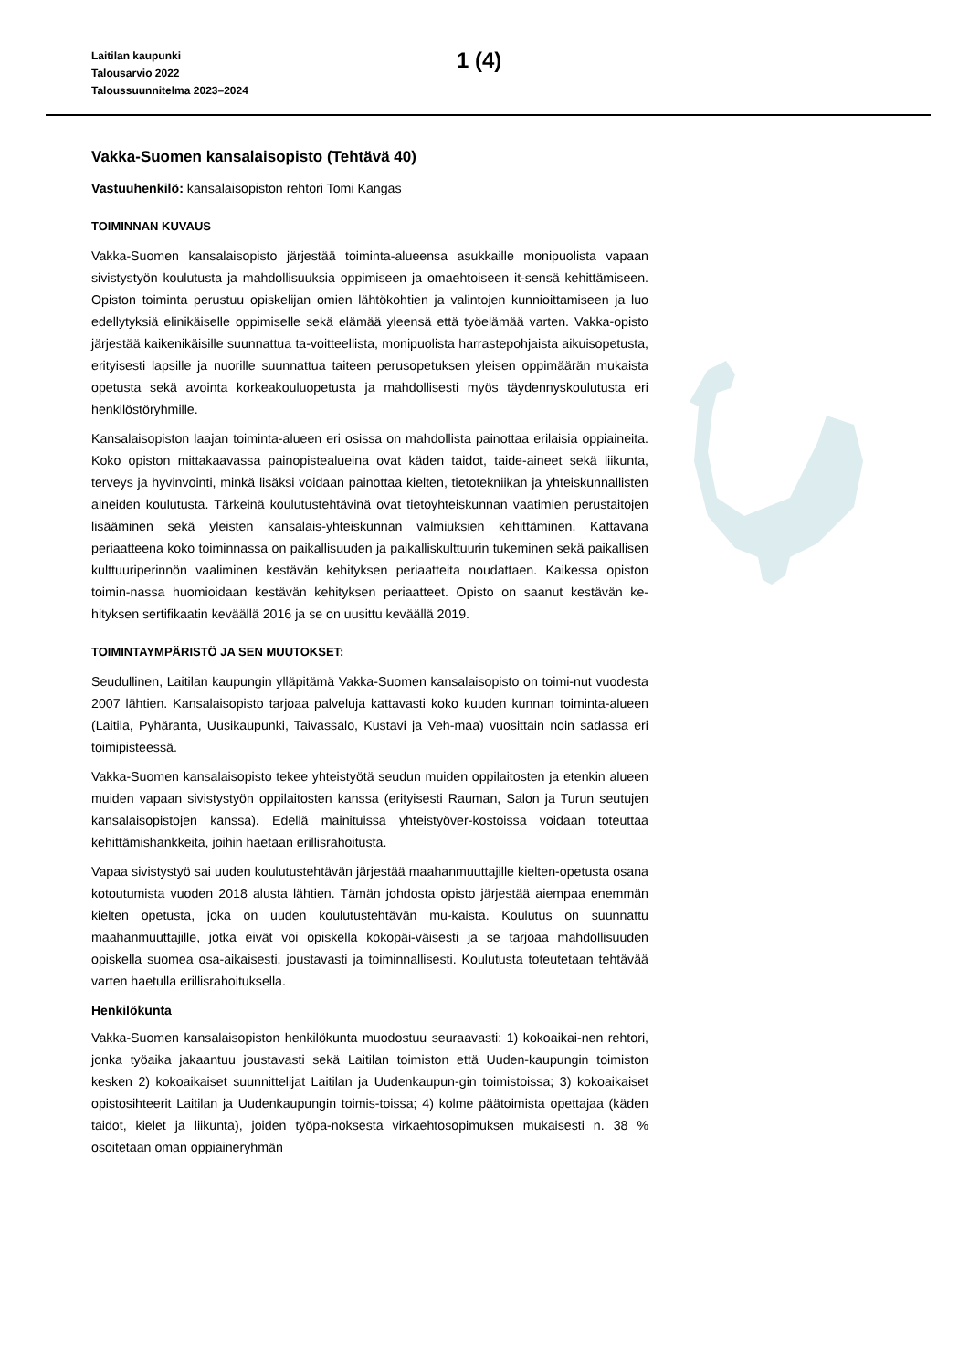Laitilan kaupunki
Talousarvio 2022
Taloussuunnitelma 2023–2024
1 (4)
Vakka-Suomen kansalaisopisto (Tehtävä 40)
Vastuuhenkilö: kansalaisopiston rehtori Tomi Kangas
TOIMINNAN KUVAUS
Vakka-Suomen kansalaisopisto järjestää toiminta-alueensa asukkaille monipuolista vapaan sivistystyön koulutusta ja mahdollisuuksia oppimiseen ja omaehtoiseen it-sensä kehittämiseen. Opiston toiminta perustuu opiskelijan omien lähtökohtien ja valintojen kunnioittamiseen ja luo edellytyksiä elinikäiselle oppimiselle sekä elämää yleensä että työelämää varten. Vakka-opisto järjestää kaikenikäisille suunnattua ta-voitteellista, monipuolista harrastepohjaista aikuisopetusta, erityisesti lapsille ja nuorille suunnattua taiteen perusopetuksen yleisen oppimäärän mukaista opetusta sekä avointa korkeakouluopetusta ja mahdollisesti myös täydennyskoulutusta eri henkilöstöryhmille.
Kansalaisopiston laajan toiminta-alueen eri osissa on mahdollista painottaa erilaisia oppiaineita. Koko opiston mittakaavassa painopistealueina ovat käden taidot, taide-aineet sekä liikunta, terveys ja hyvinvointi, minkä lisäksi voidaan painottaa kielten, tietotekniikan ja yhteiskunnallisten aineiden koulutusta. Tärkeinä koulutustehtävinä ovat tietoyhteiskunnan vaatimien perustaitojen lisääminen sekä yleisten kansalais-yhteiskunnan valmiuksien kehittäminen. Kattavana periaatteena koko toiminnassa on paikallisuuden ja paikalliskulttuurin tukeminen sekä paikallisen kulttuuriperinnön vaaliminen kestävän kehityksen periaatteita noudattaen. Kaikessa opiston toimin-nassa huomioidaan kestävän kehityksen periaatteet. Opisto on saanut kestävän ke-hityksen sertifikaatin keväällä 2016 ja se on uusittu keväällä 2019.
TOIMINTAYMPÄRISTÖ JA SEN MUUTOKSET:
Seudullinen, Laitilan kaupungin ylläpitämä Vakka-Suomen kansalaisopisto on toimi-nut vuodesta 2007 lähtien. Kansalaisopisto tarjoaa palveluja kattavasti koko kuuden kunnan toiminta-alueen (Laitila, Pyhäranta, Uusikaupunki, Taivassalo, Kustavi ja Veh-maa) vuosittain noin sadassa eri toimipisteessä.
Vakka-Suomen kansalaisopisto tekee yhteistyötä seudun muiden oppilaitosten ja etenkin alueen muiden vapaan sivistystyön oppilaitosten kanssa (erityisesti Rauman, Salon ja Turun seutujen kansalaisopistojen kanssa). Edellä mainituissa yhteistyöver-kostoissa voidaan toteuttaa kehittämishankkeita, joihin haetaan erillisrahoitusta.
Vapaa sivistystyö sai uuden koulutustehtävän järjestää maahanmuuttajille kielten-opetusta osana kotoutumista vuoden 2018 alusta lähtien. Tämän johdosta opisto järjestää aiempaa enemmän kielten opetusta, joka on uuden koulutustehtävän mu-kaista. Koulutus on suunnattu maahanmuuttajille, jotka eivät voi opiskella kokopäi-väisesti ja se tarjoaa mahdollisuuden opiskella suomea osa-aikaisesti, joustavasti ja toiminnallisesti. Koulutusta toteutetaan tehtävää varten haetulla erillisrahoituksella.
Henkilökunta
Vakka-Suomen kansalaisopiston henkilökunta muodostuu seuraavasti: 1) kokoaikai-nen rehtori, jonka työaika jakaantuu joustavasti sekä Laitilan toimiston että Uuden-kaupungin toimiston kesken 2) kokoaikaiset suunnittelijat Laitilan ja Uudenkaupun-gin toimistoissa; 3) kokoaikaiset opistosihteerit Laitilan ja Uudenkaupungin toimis-toissa; 4) kolme päätoimista opettajaa (käden taidot, kielet ja liikunta), joiden työpa-noksesta virkaehtosopimuksen mukaisesti n. 38 % osoitetaan oman oppiaineryhmän